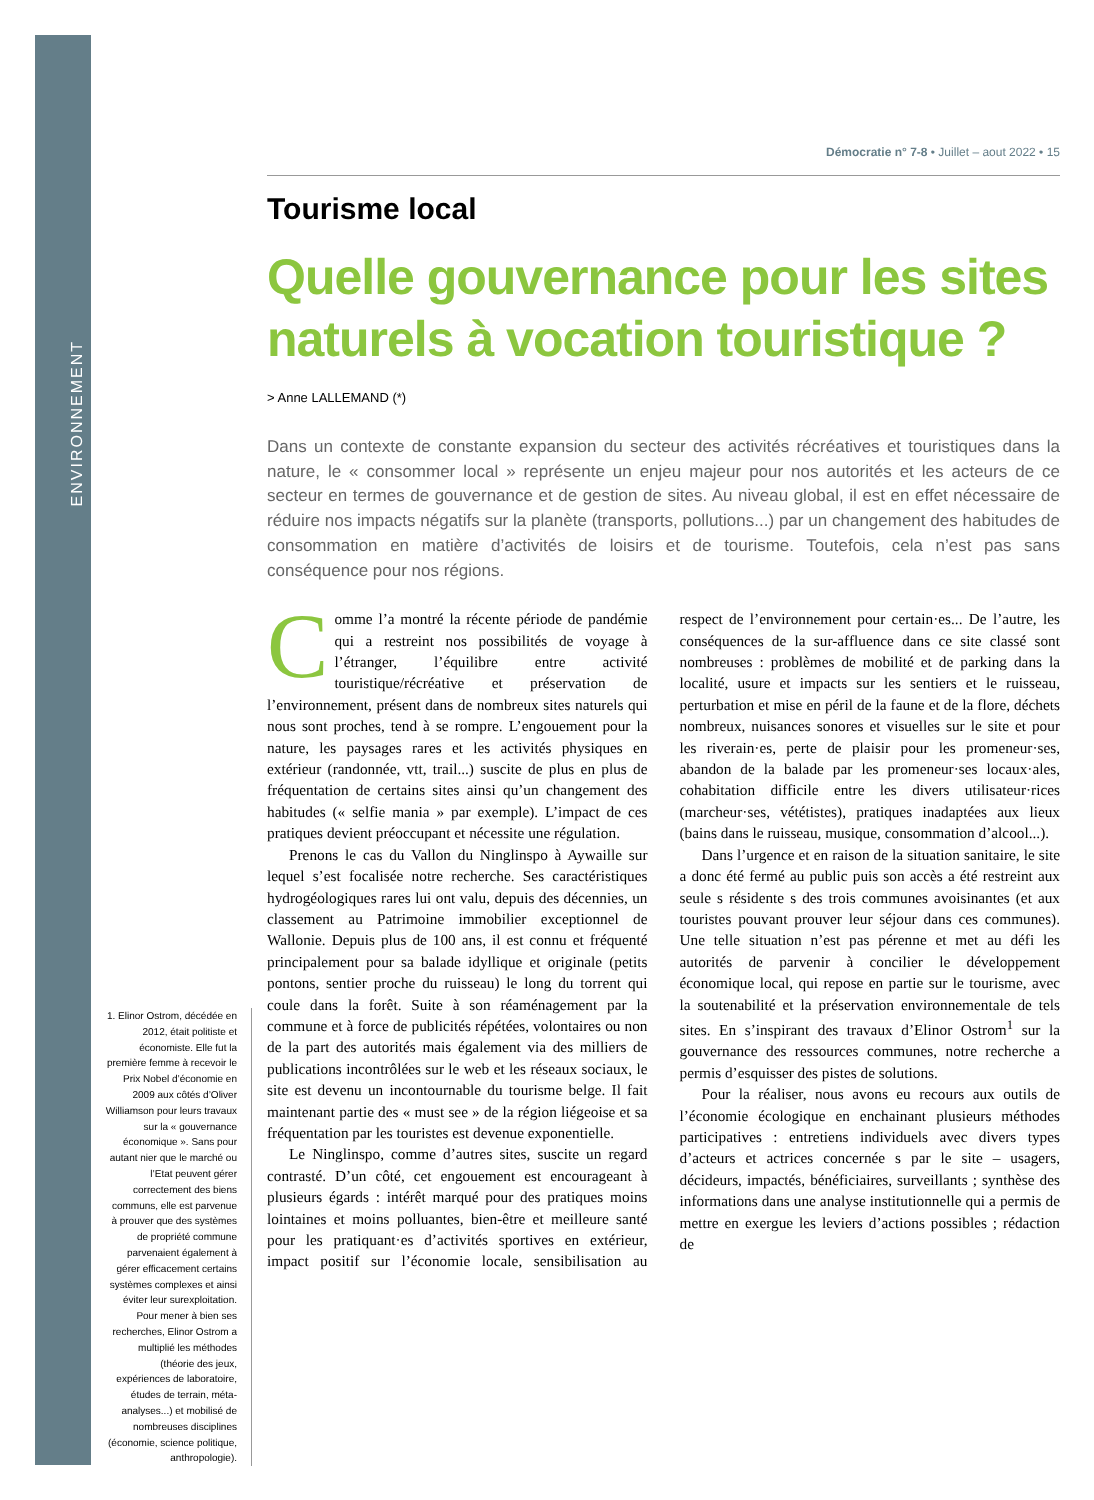ENVIRONNEMENT
Démocratie n° 7-8 • Juillet – aout 2022 • 15
Tourisme local
Quelle gouvernance pour les sites naturels à vocation touristique ?
> Anne LALLEMAND (*)
Dans un contexte de constante expansion du secteur des activités récréatives et touristiques dans la nature, le « consommer local » représente un enjeu majeur pour nos autorités et les acteurs de ce secteur en termes de gouvernance et de gestion de sites. Au niveau global, il est en effet nécessaire de réduire nos impacts négatifs sur la planète (transports, pollutions...) par un changement des habitudes de consommation en matière d’activités de loisirs et de tourisme. Toutefois, cela n’est pas sans conséquence pour nos régions.
Comme l’a montré la récente période de pandémie qui a restreint nos possibilités de voyage à l’étranger, l’équilibre entre activité touristique/récréative et préservation de l’environnement, présent dans de nombreux sites naturels qui nous sont proches, tend à se rompre. L’engouement pour la nature, les paysages rares et les activités physiques en extérieur (randonnée, vtt, trail...) suscite de plus en plus de fréquentation de certains sites ainsi qu’un changement des habitudes (« selfie mania » par exemple). L’impact de ces pratiques devient préoccupant et nécessite une régulation.
Prenons le cas du Vallon du Ninglinspo à Aywaille sur lequel s’est focalisée notre recherche. Ses caractéristiques hydrogéologiques rares lui ont valu, depuis des décennies, un classement au Patrimoine immobilier exceptionnel de Wallonie. Depuis plus de 100 ans, il est connu et fréquenté principalement pour sa balade idyllique et originale (petits pontons, sentier proche du ruisseau) le long du torrent qui coule dans la forêt. Suite à son réaménagement par la commune et à force de publicités répétées, volontaires ou non de la part des autorités mais également via des milliers de publications incontrôlées sur le web et les réseaux sociaux, le site est devenu un incontournable du tourisme belge. Il fait maintenant partie des « must see » de la région liégeoise et sa fréquentation par les touristes est devenue exponentielle.
Le Ninglinspo, comme d’autres sites, suscite un regard contrasté. D’un côté, cet engouement est encourageant à plusieurs égards : intérêt marqué pour des pratiques moins lointaines et moins polluantes, bien-être et meilleure santé pour les pratiquant·es d’activités sportives en extérieur, impact positif sur l’économie locale, sensibilisation au respect de l’environnement pour certain·es... De l’autre, les conséquences de la sur-affluence dans ce site classé sont nombreuses : problèmes de mobilité et de parking dans la localité, usure et impacts sur les sentiers et le ruisseau, perturbation et mise en péril de la faune et de la flore, déchets nombreux, nuisances sonores et visuelles sur le site et pour les riverain·es, perte de plaisir pour les promeneur·ses, abandon de la balade par les promeneur·ses locaux·ales, cohabitation difficile entre les divers utilisateur·rices (marcheur·ses, vététistes), pratiques inadaptées aux lieux (bains dans le ruisseau, musique, consommation d’alcool...).
Dans l’urgence et en raison de la situation sanitaire, le site a donc été fermé au public puis son accès a été restreint aux seule s résidente s des trois communes avoisinantes (et aux touristes pouvant prouver leur séjour dans ces communes). Une telle situation n’est pas pérenne et met au défi les autorités de parvenir à concilier le développement économique local, qui repose en partie sur le tourisme, avec la soutenabilité et la préservation environnementale de tels sites. En s’inspirant des travaux d’Elinor Ostrom<sup>1</sup> sur la gouvernance des ressources communes, notre recherche a permis d’esquisser des pistes de solutions.
Pour la réaliser, nous avons eu recours aux outils de l’économie écologique en enchainant plusieurs méthodes participatives : entretiens individuels avec divers types d’acteurs et actrices concernée s par le site – usagers, décideurs, impactés, bénéficiaires, surveillants ; synthèse des informations dans une analyse institutionnelle qui a permis de mettre en exergue les leviers d’actions possibles ; rédaction de
1. Elinor Ostrom, décédée en 2012, était politiste et économiste. Elle fut la première femme à recevoir le Prix Nobel d’économie en 2009 aux côtés d’Oliver Williamson pour leurs travaux sur la « gouvernance économique ». Sans pour autant nier que le marché ou l’Etat peuvent gérer correctement des biens communs, elle est parvenue à prouver que des systèmes de propriété commune parvenaient également à gérer efficacement certains systèmes complexes et ainsi éviter leur surexploitation. Pour mener à bien ses recherches, Elinor Ostrom a multiplié les méthodes (théorie des jeux, expériences de laboratoire, études de terrain, méta-analyses...) et mobilisé de nombreuses disciplines (économie, science politique, anthropologie).